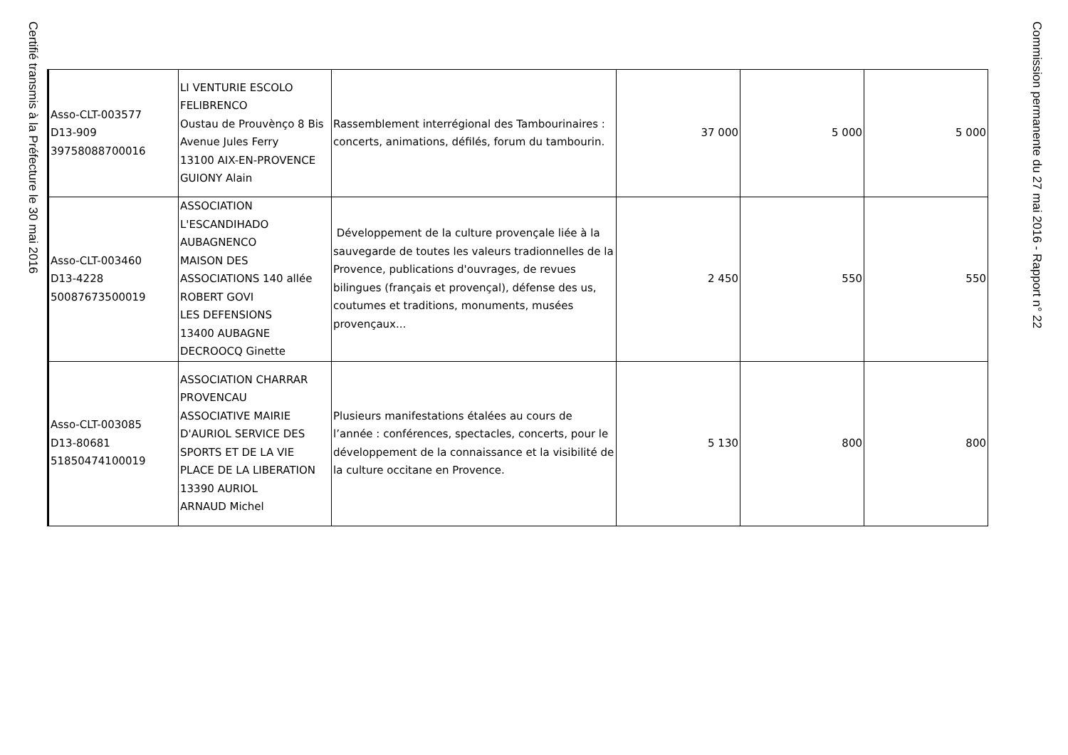Certifié transmis à la Préfecture le 30 mai 2016
| Asso-CLT-003577 D13-909 39758088700016 | LI VENTURIE ESCOLO FELIBRENCO Oustau de Prouvènço 8 Bis Avenue Jules Ferry 13100 AIX-EN-PROVENCE GUIONY Alain | Rassemblement interrégional des Tambourinaires : concerts, animations, défilés, forum du tambourin. | 37 000 | 5 000 | 5 000 |
| Asso-CLT-003460 D13-4228 50087673500019 | ASSOCIATION L'ESCANDIHADO AUBAGNENCO MAISON DES ASSOCIATIONS 140 allée ROBERT GOVI LES DEFENSIONS 13400 AUBAGNE DECROOCQ Ginette | Développement de la culture provençale liée à la sauvegarde de toutes les valeurs tradionnelles de la Provence, publications d'ouvrages, de revues bilingues (français et provençal), défense des us, coutumes et traditions, monuments, musées provençaux... | 2 450 | 550 | 550 |
| Asso-CLT-003085 D13-80681 51850474100019 | ASSOCIATION CHARRAR PROVENCAU ASSOCIATIVE MAIRIE D'AURIOL SERVICE DES SPORTS ET DE LA VIE PLACE DE LA LIBERATION 13390 AURIOL ARNAUD Michel | Plusieurs manifestations étalées au cours de l’année : conférences, spectacles, concerts, pour le développement de la connaissance et la visibilité de la culture occitane en Provence. | 5 130 | 800 | 800 |
Commission permanente du 27 mai 2016 - Rapport n° 22